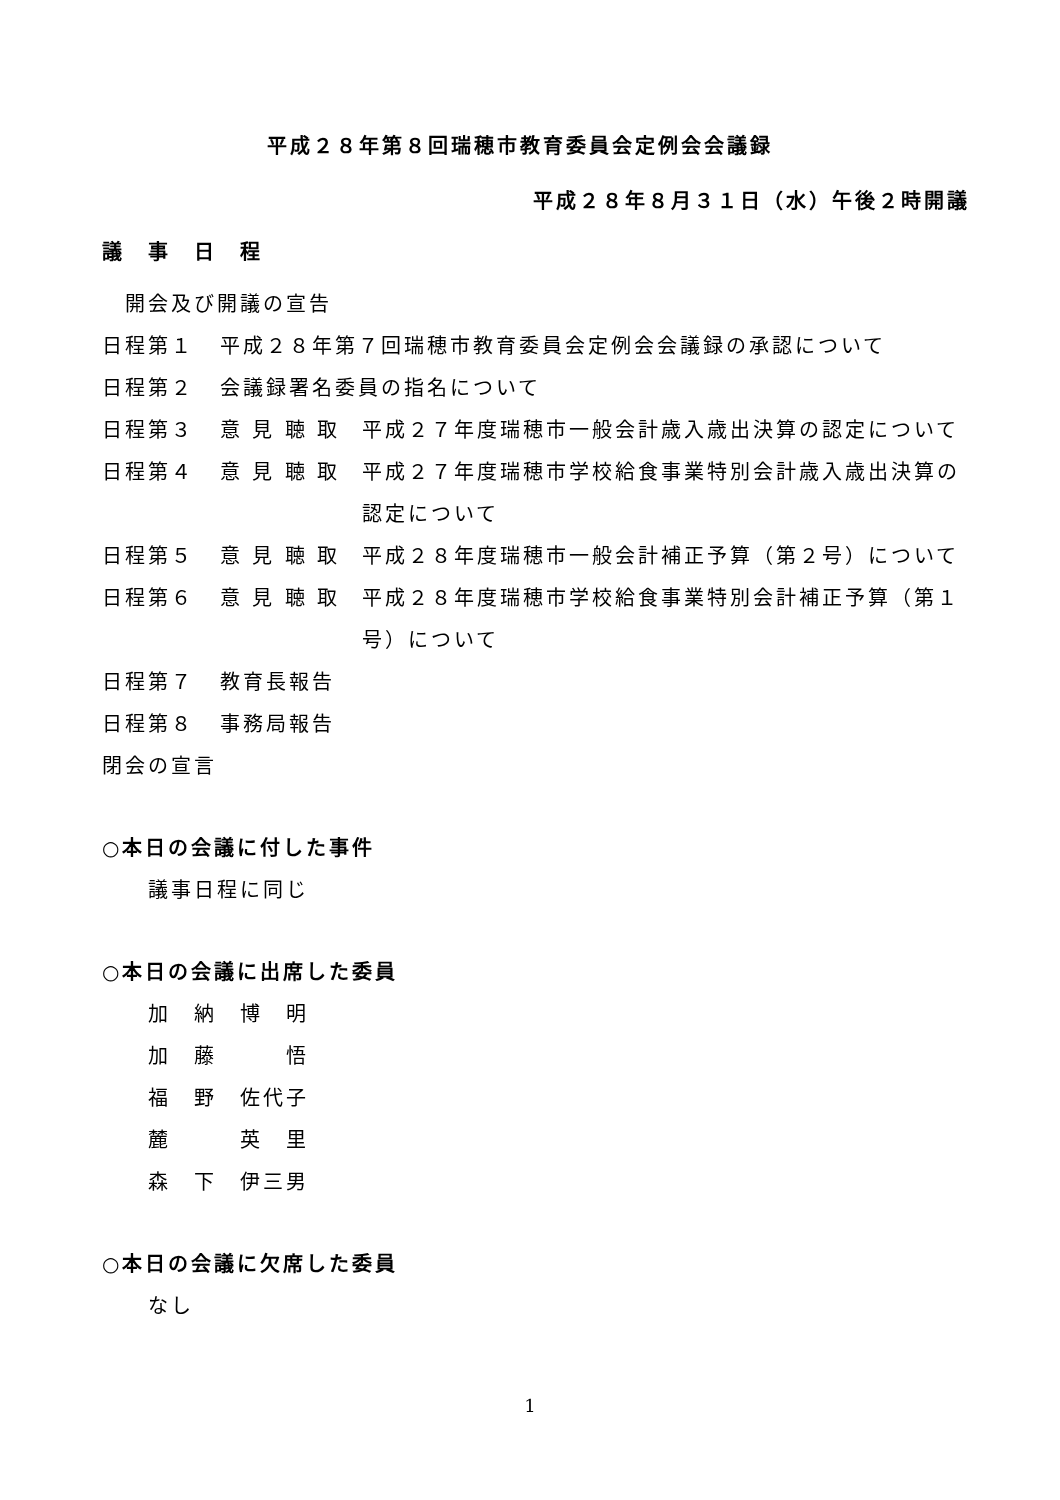平成２８年第８回瑞穂市教育委員会定例会会議録
平成２８年８月３１日（水）午後２時開議
議　事　日　程
　開会及び開議の宣告
日程第１ 平成２８年第７回瑞穂市教育委員会定例会会議録の承認について
日程第２ 会議録署名委員の指名について
日程第３ 意 見 聴 取 平成２７年度瑞穂市一般会計歳入歳出決算の認定について
日程第４ 意 見 聴 取 平成２７年度瑞穂市学校給食事業特別会計歳入歳出決算の認定について
日程第５ 意 見 聴 取 平成２８年度瑞穂市一般会計補正予算（第２号）について
日程第６ 意 見 聴 取 平成２８年度瑞穂市学校給食事業特別会計補正予算（第１号）について
日程第７ 教育長報告
日程第８ 事務局報告
閉会の宣言
○本日の会議に付した事件
議事日程に同じ
○本日の会議に出席した委員
加　納　博　明
加　藤　　　悟
福　野　佐代子
麓　　　英　里
森　下　伊三男
○本日の会議に欠席した委員
なし
1